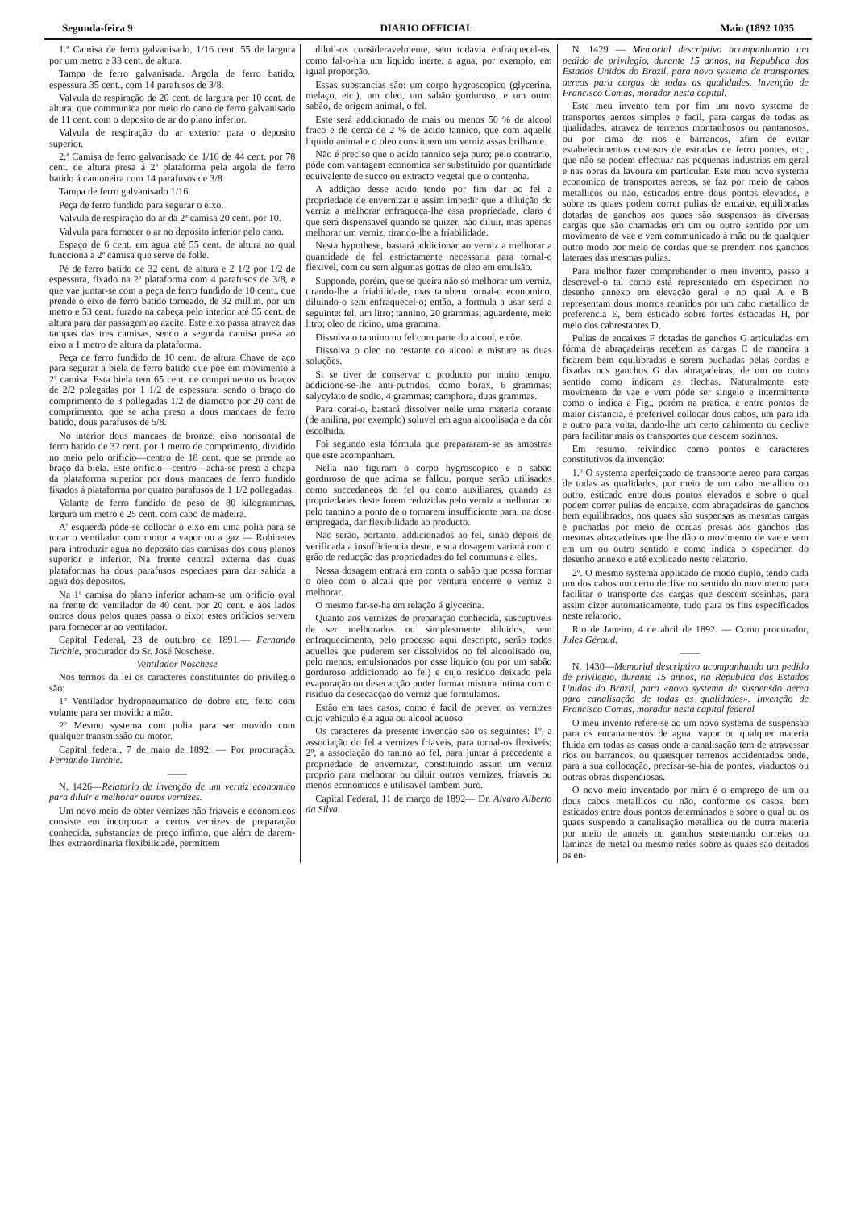Segunda-feira 9 DIARIO OFFICIAL Maio (1892 1035
1.ª Camisa de ferro galvanisado, 1/16 cent. 55 de largura por um metro e 33 cent. de altura.
Tampa de ferro galvanisada. Argola de ferro batido, espessura 35 cent., com 14 parafusos de 3/8.
Valvula de respiração de 20 cent. de largura per 10 cent. de altura; que communica por meio do cano de ferro galvanisado de 11 cent. com o deposito de ar do plano inferior.
Valvula de respiração do ar exterior para o deposito superior.
2.ª Camisa de ferro galvanisado de 1/16 de 44 cent. por 78 cent. de altura presa á 2ª plataforma pela argola de ferro batido á cantoneira com 14 parafusos de 3/8
Tampa de ferro galvanisado 1/16.
Peça de ferro fundido para segurar o eixo.
Valvula de respiração do ar da 2ª camisa 20 cent. por 10.
Valvula para fornecer o ar no deposito inferior pelo cano.
Espaço de 6 cent. em agua até 55 cent. de altura no qual funcciona a 2ª camisa que serve de folle.
Pé de ferro batido de 32 cent. de altura e 2 1/2 por 1/2 de espessura, fixado na 2ª plataforma com 4 parafusos de 3/8, e que vae juntar-se com a peça de ferro fundido de 10 cent., que prende o eixo de ferro batido torneado, de 32 millim. por um metro e 53 cent. furado na cabeça pelo interior até 55 cent. de altura para dar passagem ao azeite. Este eixo passa atravez das tampas das tres camisas, sendo a segunda camisa presa ao eixo a 1 metro de altura da plataforma.
Peça de ferro fundido de 10 cent. de altura Chave de aço para segurar a biela de ferro batido que põe em movimento a 2ª camisa. Esta biela tem 65 cent. de comprimento os braços de 2/2 polegadas por 1 1/2 de espessura; sendo o braço do comprimento de 3 pollegadas 1/2 de diametro por 20 cent de comprimento, que se acha preso a dous mancaes de ferro batido, dous parafusos de 5/8.
No interior dous mancaes de bronze; eixo horisontal de ferro batido de 32 cent. por 1 metro de comprimento, dividido no meio pelo orificio—centro de 18 cent. que se prende ao braço da biela. Este orificio—centro—acha-se preso á chapa da plataforma superior por dous mancaes de ferro fundido fixados á plataforma por quatro parafusos de 1 1/2 pollegadas.
Volante de ferro fundido de peso de 80 kilogrammas, largura um metro e 25 cent. com cabo de madeira.
A' esquerda póde-se collocar o eixo em uma polia para se tocar o ventilador com motor a vapor ou a gaz — Robinetes para introduzir agua no deposito das camisas dos dous planos superior e inferior. Na frente central externa das duas plataformas ha dous parafusos especiaes para dar sahida a agua dos depositos.
Na 1ª camisa do plano inferior acham-se um orificio oval na frente do ventilador de 40 cent. por 20 cent. e aos lados outros dous pelos quaes passa o eixo: estes orificios servem para fornecer ar ao ventilador.
Capital Federal, 23 de outubro de 1891.— Fernando Turchie, procurador do Sr. José Noschese.
Ventilador Noschese
Nos termos da lei os caracteres constituintes do privilegio são:
1º Ventilador hydropneumatico de dobre etc. feito com volante para ser movido a mão.
2º Mesmo systema com polia para ser movido com qualquer transmissão ou motor.
Capital federal, 7 de maio de 1892. — Por procuração, Fernando Turchie.
——
N. 1426—Relatorio de invenção de um verniz economico para diluir e melhorar outros vernizes.
Um novo meio de obter vernizes não friaveis e economicos consiste em incorporar a certos vernizes de preparação conhecida, substancias de preço infimo, que além de darem-lhes extraordinaria flexibilidade, permittem
diluil-os consideravelmente, sem todavia enfraquecel-os, como fal-o-hia um liquido inerte, a agua, por exemplo, em igual proporção.
Essas substancias são: um corpo hygroscopico (glycerina, melaço, etc.), um oleo, um sabão gorduroso, e um outro sabão, de origem animal, o fel.
Este será addicionado de mais ou menos 50 % de alcool fraco e de cerca de 2 % de acido tannico, que com aquelle liquido animal e o oleo constituem um verniz assas brilhante.
Não é preciso que o acido tannico seja puro; pelo contrario, póde com vantagem economica ser substituido por quantidade equivalente de succo ou extracto vegetal que o contenha.
A addição desse acido tendo por fim dar ao fel a propriedade de envernizar e assim impedir que a diluição do verniz a melhorar enfraqueça-lhe essa propriedade, claro é que será dispensavel quando se quizer, não diluir, mas apenas melhorar um verniz, tirando-lhe a friabilidade.
Nesta hypothese, bastará addicionar ao verniz a melhorar a quantidade de fel estrictamente necessaria para tornal-o flexivel, com ou sem algumas gottas de oleo em emulsão.
Supponde, porém, que se queira não só melhorar um verniz, tirando-lhe a friabilidade, mas tambem tornal-o economico, diluindo-o sem enfraquecel-o; então, a formula a usar será a seguinte: fel, um litro; tannino, 20 grammas; aguardente, meio litro; oleo de ricino, uma gramma.
Dissolva o tannino no fel com parte do alcool, e côe.
Dissolva o oleo no restante do alcool e misture as duas soluções.
Si se tiver de conservar o producto por muito tempo, addicione-se-lhe anti-putridos, como borax, 6 grammas; salycylato de sodio, 4 grammas; camphora, duas grammas.
Para coral-o, bastará dissolver nelle uma materia corante (de anilina, por exemplo) soluvel em agua alcoolisada e da côr escolhida.
Foi segundo esta fórmula que prepararam-se as amostras que este acompanham.
Nella não figuram o corpo hygroscopico e o sabão gorduroso de que acima se fallou, porque serão utilisados como succedaneos do fel ou como auxiliares, quando as propriedades deste forem reduzidas pelo verniz a melhorar ou pelo tannino a ponto de o tornarem insufficiente para, na dose empregada, dar flexibilidade ao producto.
Não serão, portanto, addicionados ao fel, sinão depois de verificada a insufficiencia deste, e sua dosagem variará com o grão de reducção das propriedades do fel communs a elles.
Nessa dosagem entrará em conta o sabão que possa formar o oleo com o alcali que por ventura encerre o verniz a melhorar.
O mesmo far-se-ha em relação á glycerina.
Quanto aos vernizes de preparação conhecida, susceptiveis de ser melhorados ou simplesmente diluidos, sem enfraquecimento, pelo processo aqui descripto, serão todos aquelles que puderem ser dissolvidos no fel alcoolisado ou, pelo menos, emulsionados por esse liquido (ou por um sabão gorduroso addicionado ao fel) e cujo residuo deixado pela evaporação ou desecacção puder formar mistura intima com o risiduo da desecacção do verniz que formulamos.
Estão em taes casos, como é facil de prever, os vernizes cujo vehiculo é a agua ou alcool aquoso.
Os caracteres da presente invenção são os seguintes: 1º, a associação do fel a vernizes friaveis, para tornal-os flexiveis; 2º, a associação do tanino ao fel, para juntar á precedente a propriedade de envernizar, constituindo assim um verniz proprio para melhorar ou diluir outros vernizes, friaveis ou menos economicos e utilisavel tambem puro.
Capital Federal, 11 de março de 1892— Dr. Alvaro Alberto da Silva.
N. 1429 — Memorial descriptivo acompanhando um pedido de privilegio, durante 15 annos, na Republica dos Estados Unidos do Brazil, para novo systema de transportes aereos para cargas de todas as qualidades. Invenção de Francisco Comas, morador nesta capital.
Este meu invento tem por fim um novo systema de transportes aereos simples e facil, para cargas de todas as qualidades, atravez de terrenos montanhosos ou pantanosos, ou por cima de rios e barrancos, afim de evitar estabelecimentos custosos de estradas de ferro pontes, etc., que não se podem effectuar nas pequenas industrias em geral e nas obras da lavoura em particular. Este meu novo systema economico de transportes aereos, se faz por meio de cabos metallicos ou não, esticados entre dous pontos elevados, e sobre os quaes podem correr pulias de encaixe, equilibradas dotadas de ganchos aos quaes são suspensos ás diversas cargas que são chamadas em um ou outro sentido por um movimento de vae e vem communicado á mão ou de qualquer outro modo por meio de cordas que se prendem nos ganchos lateraes das mesmas pulias.
Para melhor fazer comprehender o meu invento, passo a descrevel-o tal como está representado em especimen no desenho annexo em elevação geral e no qual A e B representam dous morros reunidos por um cabo metallico de preferencia E, bem esticado sobre fortes estacadas H, por meio dos cabrestantes D,
Pulias de encaixes F dotadas de ganchos G articuladas em fórma de abraçadeiras recebem as cargas C de maneira a ficarem bem equilibradas e serem puchadas pelas cordas e fixadas nos ganchos G das abraçadeiras, de um ou outro sentido como indicam as flechas. Naturalmente este movimento de vae e vem póde ser singelo e intermittente como o indica a Fig., porém na pratica, e entre pontos de maior distancia, é preferivel collocar dous cabos, um para ida e outro para volta, dando-lhe um certo cahimento ou declive para facilitar mais os transportes que descem sozinhos.
Em resumo, reivindico como pontos e caracteres constitutivos da invenção:
1.º O systema aperfeiçoado de transporte aereo para cargas de todas as qualidades, por meio de um cabo metallico ou outro, esticado entre dous pontos elevados e sobre o qual podem correr pulias de encaixe, com abraçadeiras de ganchos bem equilibrados, nos quaes são suspensas as mesmas cargas e puchadas por meio de cordas presas aos ganchos das mesmas abraçadeiras que lhe dão o movimento de vae e vem em um ou outro sentido e como indica o especimen do desenho annexo e até explicado neste relatorio.
2º. O mesmo systema applicado de modo duplo, tendo cada um dos cabos um certo declive no sentido do movimento para facilitar o transporte das cargas que descem sosinhas, para assim dizer automaticamente, tudo para os fins especificados neste relatorio.
Rio de Janeiro, 4 de abril de 1892. — Como procurador, Jules Géraud.
——
N. 1430—Memorial descriptivo acompanhando um pedido de privilegio, durante 15 annos, na Republica dos Estados Unidos do Brazil, para «novo systema de suspensão aerea para canalisação de todas as qualidades». Invenção de Francisco Comas, morador nesta capital federal
O meu invento refere-se ao um novo systema de suspensão para os encanamentos de agua, vapor ou qualquer materia fluida em todas as casas onde a canalisação tem de atravessar rios ou barrancos, ou quaesquer terrenos accidentados onde, para a sua collocação, precisar-se-hia de pontes, viaductos ou outras obras dispendiosas.
O novo meio inventado por mim é o emprego de um ou dous cabos metallicos ou não, conforme os casos, bem esticados entre dous pontos determinados e sobre o qual ou os quaes suspendo a canalisação metallica ou de outra materia por meio de anneis ou ganchos sustentando correias ou laminas de metal ou mesmo redes sobre as quaes são deitados os en-